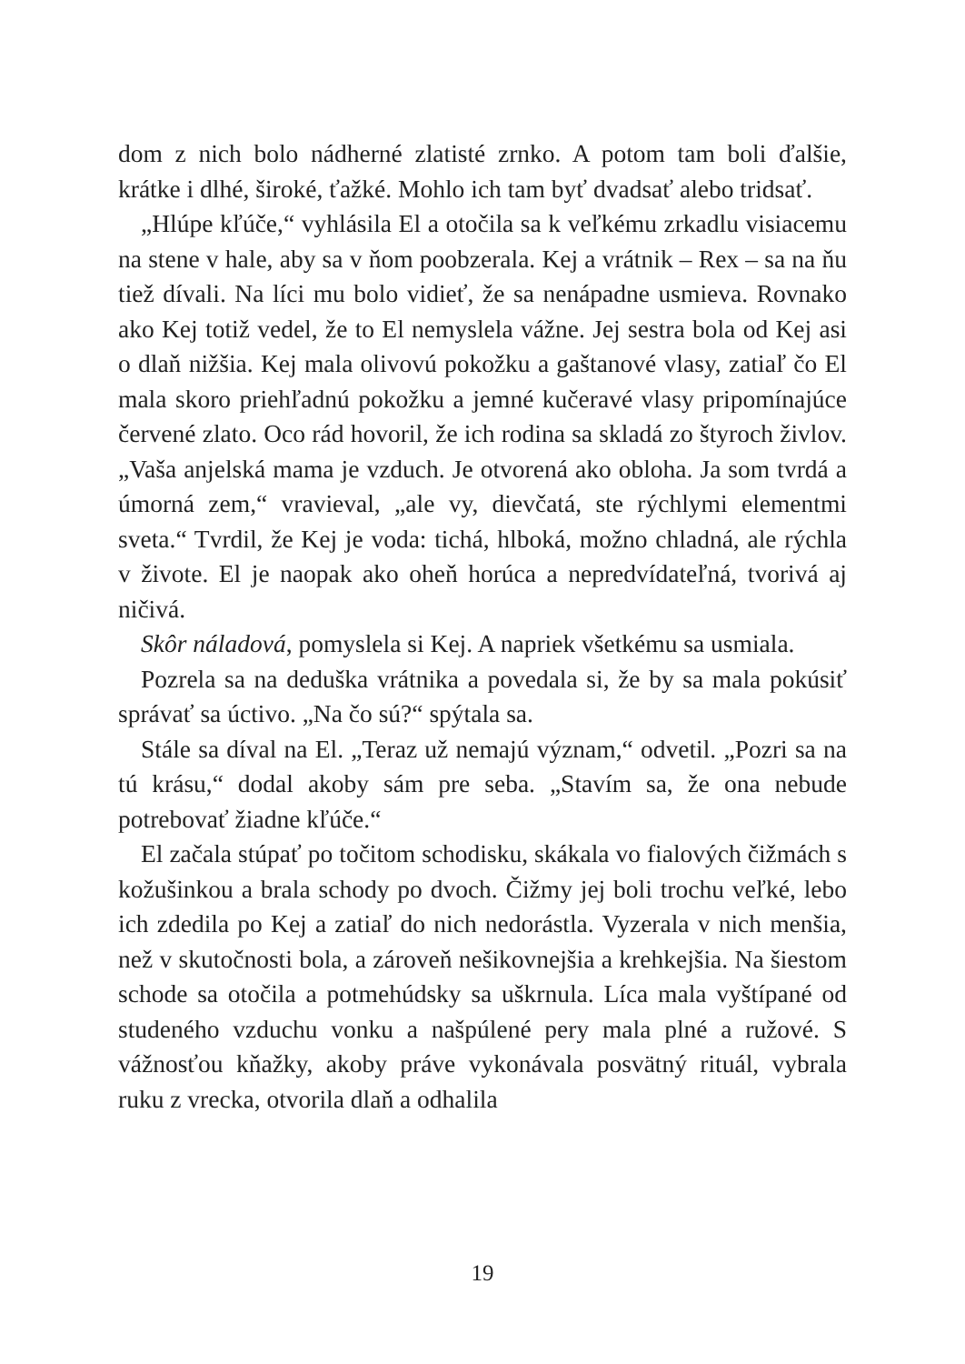dom z nich bolo nádherné zlatisté zrnko. A potom tam boli ďalšie, krátke i dlhé, široké, ťažké. Mohlo ich tam byť dvadsať alebo tridsať.
„Hlúpe kľúče,“ vyhlásila El a otočila sa k veľkému zrkadlu visiacemu na stene v hale, aby sa v ňom poobzerala. Kej a vrátnik – Rex – sa na ňu tiež dívali. Na líci mu bolo vidieť, že sa nenápadne usmieva. Rovnako ako Kej totiž vedel, že to El nemyslela vážne. Jej sestra bola od Kej asi o dlaň nižšia. Kej mala olivovú pokožku a gaštanové vlasy, zatiaľ čo El mala skoro priehľadnú pokožku a jemné kučeravé vlasy pripomínajúce červené zlato. Oco rád hovoril, že ich rodina sa skladá zo štyroch živlov. „Vaša anjelská mama je vzduch. Je otvorená ako obloha. Ja som tvrdá a úmorná zem,“ vravieval, „ale vy, dievčatá, ste rýchlymi elementmi sveta.“ Tvrdil, že Kej je voda: tichá, hlboká, možno chladná, ale rýchla v živote. El je naopak ako oheň horúca a nepredvídateľná, tvorivá aj ničivá.
Skôr náladová, pomyslela si Kej. A napriek všetkému sa usmiala.
Pozrela sa na deduška vrátnika a povedala si, že by sa mala pokúsiť správať sa úctivo. „Na čo sú?“ spýtala sa.
Stále sa díval na El. „Teraz už nemajú význam,“ odvetil. „Pozri sa na tú krásu,“ dodal akoby sám pre seba. „Stavím sa, že ona nebude potrebovať žiadne kľúče.“
El začala stúpať po točitom schodisku, skákala vo fialových čižmách s kožušinkou a brala schody po dvoch. Čižmy jej boli trochu veľké, lebo ich zdedila po Kej a zatiaľ do nich nedorástla. Vyzerala v nich menšia, než v skutočnosti bola, a zároveň nešikovnejšia a krehkejšia. Na šiestom schode sa otočila a potmehúdsky sa uškrnula. Líca mala vyštípané od studeného vzduchu vonku a našpúlené pery mala plné a ružové. S vážnosťou kňažky, akoby práve vykonávala posvätný rituál, vybrala ruku z vrecka, otvorila dlaň a odhalila
19